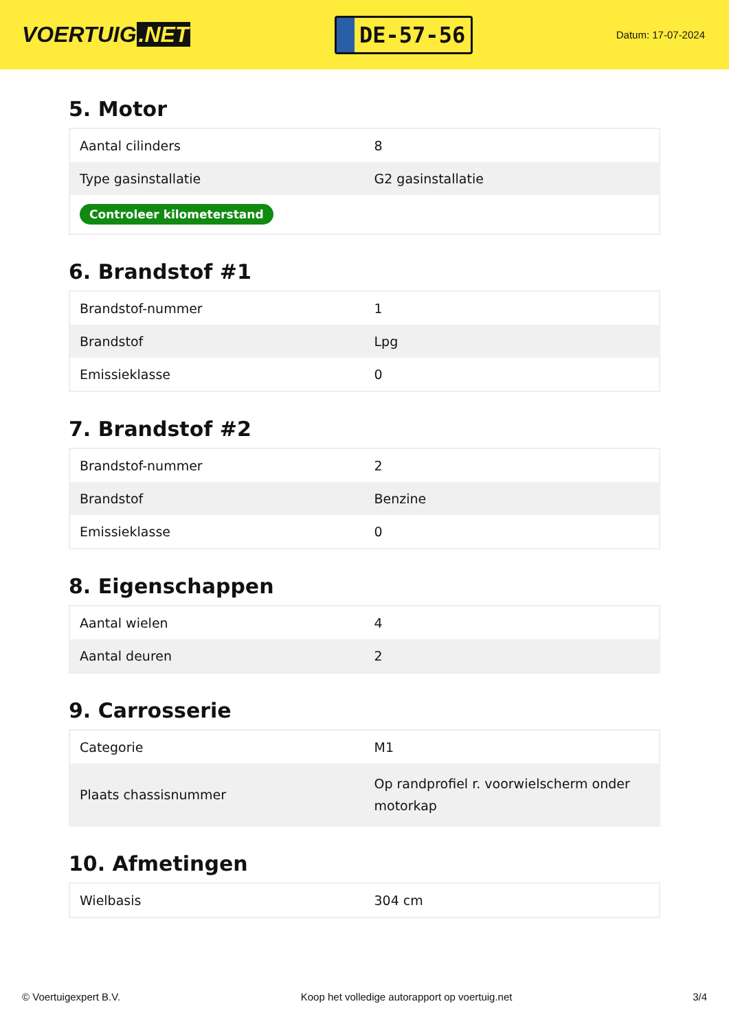VOERTUIG.NET
DE-57-56
Datum: 17-07-2024
5. Motor
| Aantal cilinders | 8 |
| Type gasinstallatie | G2 gasinstallatie |
| Controleer kilometerstand | |
6. Brandstof #1
| Brandstof-nummer | 1 |
| Brandstof | Lpg |
| Emissieklasse | 0 |
7. Brandstof #2
| Brandstof-nummer | 2 |
| Brandstof | Benzine |
| Emissieklasse | 0 |
8. Eigenschappen
| Aantal wielen | 4 |
| Aantal deuren | 2 |
9. Carrosserie
| Categorie | M1 |
| Plaats chassisnummer | Op randprofiel r. voorwielscherm onder motorkap |
10. Afmetingen
| Wielbasis | 304 cm |
© Voertuigexpert B.V. Koop het volledige autorapport op voertuig.net 3/4